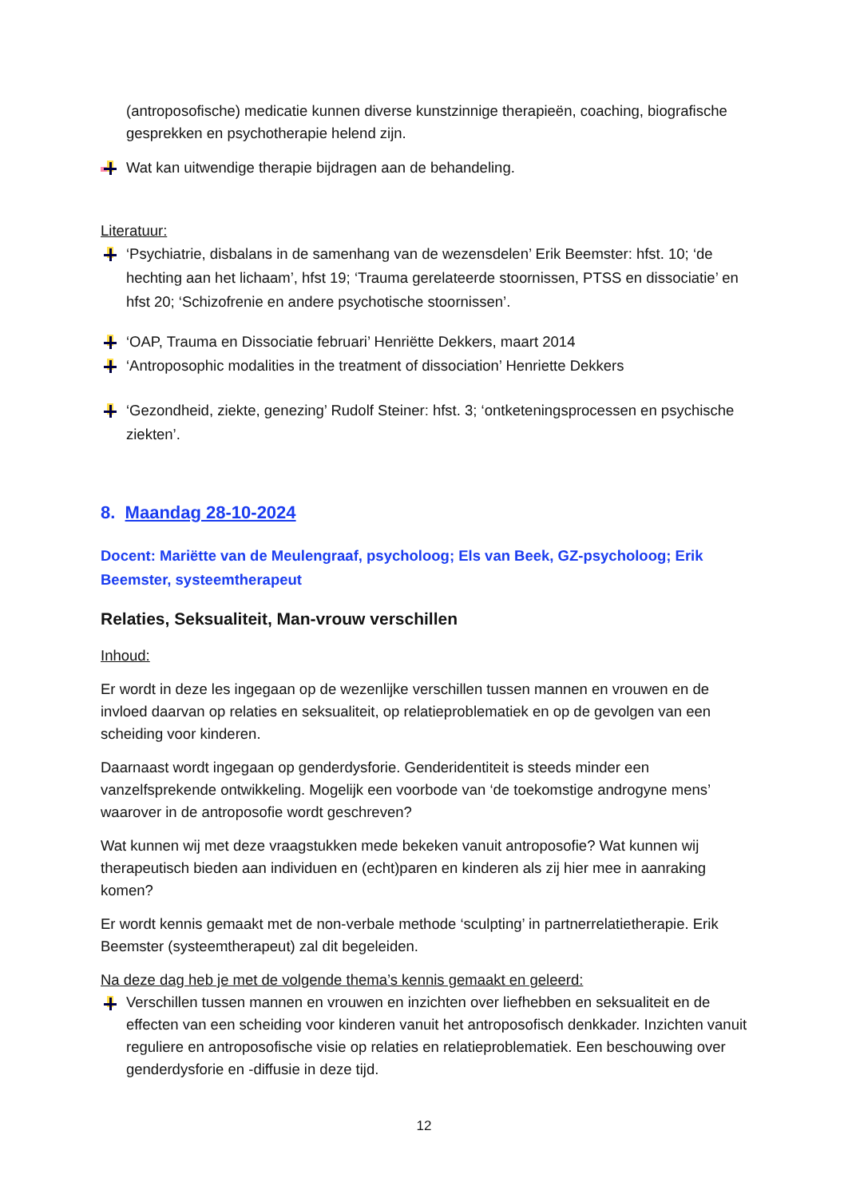(antroposofische) medicatie kunnen diverse kunstzinnige therapieën, coaching, biografische gesprekken en psychotherapie helend zijn.
Wat kan uitwendige therapie bijdragen aan de behandeling.
Literatuur:
‘Psychiatrie, disbalans in de samenhang van de wezensdelen’ Erik Beemster: hfst. 10; ‘de hechting aan het lichaam’, hfst 19; ‘Trauma gerelateerde stoornissen, PTSS en dissociatie’ en hfst 20; ‘Schizofrenie en andere psychotische stoornissen’.
‘OAP, Trauma en Dissociatie februari’ Henriëtte Dekkers, maart 2014
‘Antroposophic modalities in the treatment of dissociation’ Henriette Dekkers
‘Gezondheid, ziekte, genezing’ Rudolf Steiner: hfst. 3; ‘ontketeningsprocessen en psychische ziekten’.
8. Maandag 28-10-2024
Docent: Mariëtte van de Meulengraaf, psycholoog; Els van Beek, GZ-psycholoog; Erik Beemster, systeemtherapeut
Relaties, Seksualiteit, Man-vrouw verschillen
Inhoud:
Er wordt in deze les ingegaan op de wezenlijke verschillen tussen mannen en vrouwen en de invloed daarvan op relaties en seksualiteit, op relatieproblematiek en op de gevolgen van een scheiding voor kinderen.
Daarnaast wordt ingegaan op genderdysforie. Genderidentiteit is steeds minder een vanzelfsprekende ontwikkeling. Mogelijk een voorbode van ‘de toekomstige androgyne mens’ waarover in de antroposofie wordt geschreven?
Wat kunnen wij met deze vraagstukken mede bekeken vanuit antroposofie? Wat kunnen wij therapeutisch bieden aan individuen en (echt)paren en kinderen als zij hier mee in aanraking komen?
Er wordt kennis gemaakt met de non-verbale methode ‘sculpting’ in partnerrelatietherapie. Erik Beemster (systeemtherapeut) zal dit begeleiden.
Na deze dag heb je met de volgende thema’s kennis gemaakt en geleerd:
Verschillen tussen mannen en vrouwen en inzichten over liefhebben en seksualiteit en de effecten van een scheiding voor kinderen vanuit het antroposofisch denkkader. Inzichten vanuit reguliere en antroposofische visie op relaties en relatieproblematiek. Een beschouwing over genderdysforie en -diffusie in deze tijd.
12